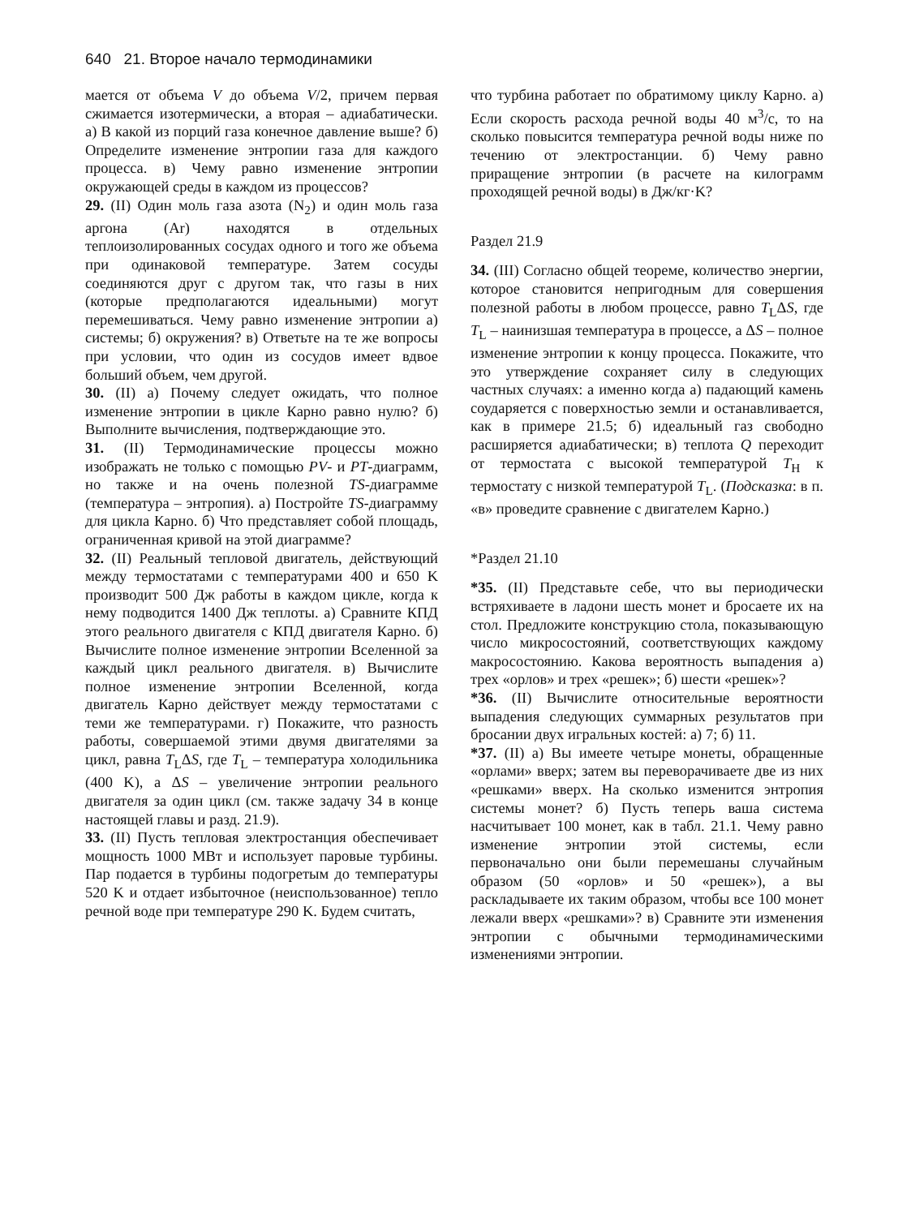640 21. Второе начало термодинамики
мается от объема V до объема V/2, причем первая сжимается изотермически, а вторая – адиабатически. а) В какой из порций газа конечное давление выше? б) Определите изменение энтропии газа для каждого процесса. в) Чему равно изменение энтропии окружающей среды в каждом из процессов?
29. (II) Один моль газа азота (N<sub>2</sub>) и один моль газа аргона (Ar) находятся в отдельных теплоизолированных сосудах одного и того же объема при одинаковой температуре. Затем сосуды соединяются друг с другом так, что газы в них (которые предполагаются идеальными) могут перемешиваться. Чему равно изменение энтропии а) системы; б) окружения? в) Ответьте на те же вопросы при условии, что один из сосудов имеет вдвое больший объем, чем другой.
30. (II) а) Почему следует ожидать, что полное изменение энтропии в цикле Карно равно нулю? б) Выполните вычисления, подтверждающие это.
31. (II) Термодинамические процессы можно изображать не только с помощью PV- и PT-диаграмм, но также и на очень полезной TS-диаграмме (температура – энтропия). а) Постройте TS-диаграмму для цикла Карно. б) Что представляет собой площадь, ограниченная кривой на этой диаграмме?
32. (II) Реальный тепловой двигатель, действующий между термостатами с температурами 400 и 650 K производит 500 Дж работы в каждом цикле, когда к нему подводится 1400 Дж теплоты. а) Сравните КПД этого реального двигателя с КПД двигателя Карно. б) Вычислите полное изменение энтропии Вселенной за каждый цикл реального двигателя. в) Вычислите полное изменение энтропии Вселенной, когда двигатель Карно действует между термостатами с теми же температурами. г) Покажите, что разность работы, совершаемой этими двумя двигателями за цикл, равна T<sub>L</sub>ΔS, где T<sub>L</sub> – температура холодильника (400 K), а ΔS – увеличение энтропии реального двигателя за один цикл (см. также задачу 34 в конце настоящей главы и разд. 21.9).
33. (II) Пусть тепловая электростанция обеспечивает мощность 1000 МВт и использует паровые турбины. Пар подается в турбины подогретым до температуры 520 K и отдает избыточное (неиспользованное) тепло речной воде при температуре 290 K. Будем считать,
что турбина работает по обратимому циклу Карно. а) Если скорость расхода речной воды 40 м<sup>3</sup>/с, то на сколько повысится температура речной воды ниже по течению от электростанции. б) Чему равно приращение энтропии (в расчете на килограмм проходящей речной воды) в Дж/кг·K?
Раздел 21.9
34. (III) Согласно общей теореме, количество энергии, которое становится непригодным для совершения полезной работы в любом процессе, равно T<sub>L</sub>ΔS, где T<sub>L</sub> – наинизшая температура в процессе, а ΔS – полное изменение энтропии к концу процесса. Покажите, что это утверждение сохраняет силу в следующих частных случаях: а именно когда а) падающий камень соударяется с поверхностью земли и останавливается, как в примере 21.5; б) идеальный газ свободно расширяется адиабатически; в) теплота Q переходит от термостата с высокой температурой T<sub>H</sub> к термостату с низкой температурой T<sub>L</sub>. (Подсказка: в п. «в» проведите сравнение с двигателем Карно.)
*Раздел 21.10
*35. (II) Представьте себе, что вы периодически встряхиваете в ладони шесть монет и бросаете их на стол. Предложите конструкцию стола, показывающую число микросостояний, соответствующих каждому макросостоянию. Какова вероятность выпадения а) трех «орлов» и трех «решек»; б) шести «решек»?
*36. (II) Вычислите относительные вероятности выпадения следующих суммарных результатов при бросании двух игральных костей: а) 7; б) 11.
*37. (II) а) Вы имеете четыре монеты, обращенные «орлами» вверх; затем вы переворачиваете две из них «решками» вверх. На сколько изменится энтропия системы монет? б) Пусть теперь ваша система насчитывает 100 монет, как в табл. 21.1. Чему равно изменение энтропии этой системы, если первоначально они были перемешаны случайным образом (50 «орлов» и 50 «решек»), а вы раскладываете их таким образом, чтобы все 100 монет лежали вверх «решками»? в) Сравните эти изменения энтропии с обычными термодинамическими изменениями энтропии.